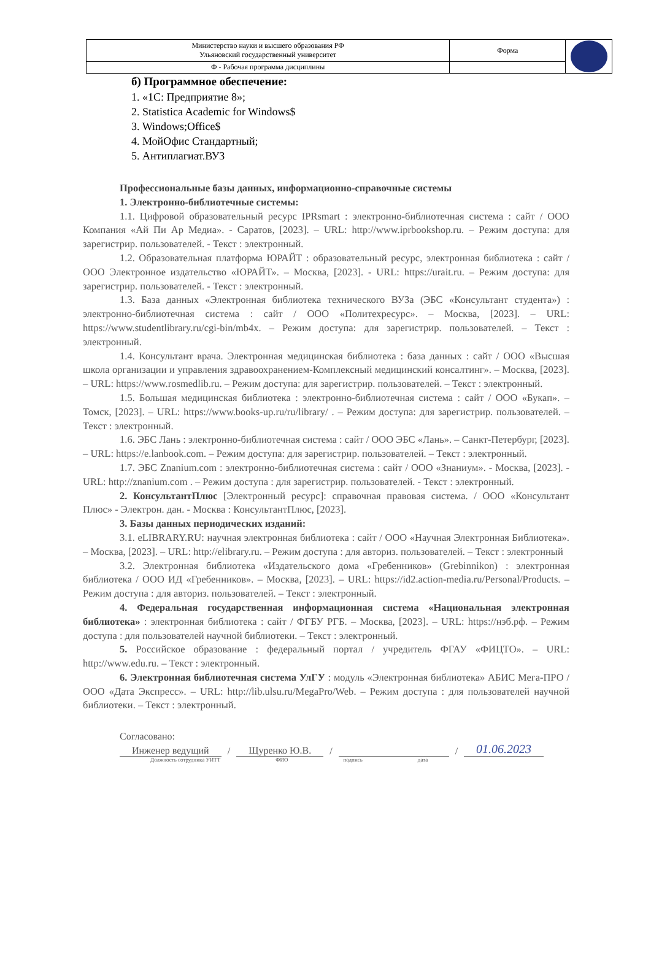| Министерство науки и высшего образования РФ Ульяновский государственный университет | Форма | |
| Ф - Рабочая программа дисциплины | | |
б) Программное обеспечение:
1. «1С: Предприятие 8»;
2. Statistica Academic for Windows$
3. Windows;Office$
4. МойОфис Стандартный;
5. Антиплагиат.ВУЗ
Профессиональные базы данных, информационно-справочные системы
1. Электронно-библиотечные системы:
1.1. Цифровой образовательный ресурс IPRsmart : электронно-библиотечная система : сайт / ООО Компания «Ай Пи Ар Медиа». - Саратов, [2023]. – URL: http://www.iprbookshop.ru. – Режим доступа: для зарегистрир. пользователей. - Текст : электронный.
1.2. Образовательная платформа ЮРАЙТ : образовательный ресурс, электронная библиотека : сайт / ООО Электронное издательство «ЮРАЙТ». – Москва, [2023]. - URL: https://urait.ru. – Режим доступа: для зарегистрир. пользователей. - Текст : электронный.
1.3. База данных «Электронная библиотека технического ВУЗа (ЭБС «Консультант студента») : электронно-библиотечная система : сайт / ООО «Политехресурс». – Москва, [2023]. – URL: https://www.studentlibrary.ru/cgi-bin/mb4x. – Режим доступа: для зарегистрир. пользователей. – Текст : электронный.
1.4. Консультант врача. Электронная медицинская библиотека : база данных : сайт / ООО «Высшая школа организации и управления здравоохранением-Комплексный медицинский консалтинг». – Москва, [2023]. – URL: https://www.rosmedlib.ru. – Режим доступа: для зарегистрир. пользователей. – Текст : электронный.
1.5. Большая медицинская библиотека : электронно-библиотечная система : сайт / ООО «Букап». – Томск, [2023]. – URL: https://www.books-up.ru/ru/library/ . – Режим доступа: для зарегистрир. пользователей. – Текст : электронный.
1.6. ЭБС Лань : электронно-библиотечная система : сайт / ООО ЭБС «Лань». – Санкт-Петербург, [2023]. – URL: https://e.lanbook.com. – Режим доступа: для зарегистрир. пользователей. – Текст : электронный.
1.7. ЭБС Znanium.com : электронно-библиотечная система : сайт / ООО «Знаниум». - Москва, [2023]. - URL: http://znanium.com . – Режим доступа : для зарегистрир. пользователей. - Текст : электронный.
2. КонсультантПлюс [Электронный ресурс]: справочная правовая система. / ООО «Консультант Плюс» - Электрон. дан. - Москва : КонсультантПлюс, [2023].
3. Базы данных периодических изданий:
3.1. eLIBRARY.RU: научная электронная библиотека : сайт / ООО «Научная Электронная Библиотека». – Москва, [2023]. – URL: http://elibrary.ru. – Режим доступа : для авториз. пользователей. – Текст : электронный
3.2. Электронная библиотека «Издательского дома «Гребенников» (Grebinnikon) : электронная библиотека / ООО ИД «Гребенников». – Москва, [2023]. – URL: https://id2.action-media.ru/Personal/Products. – Режим доступа : для авториз. пользователей. – Текст : электронный.
4. Федеральная государственная информационная система «Национальная электронная библиотека» : электронная библиотека : сайт / ФГБУ РГБ. – Москва, [2023]. – URL: https://нэб.рф. – Режим доступа : для пользователей научной библиотеки. – Текст : электронный.
5. Российское образование : федеральный портал / учредитель ФГАУ «ФИЦТО». – URL: http://www.edu.ru. – Текст : электронный.
6. Электронная библиотечная система УлГУ : модуль «Электронная библиотека» АБИС Мега-ПРО / ООО «Дата Экспресс». – URL: http://lib.ulsu.ru/MegaPro/Web. – Режим доступа : для пользователей научной библиотеки. – Текст : электронный.
Согласовано:
Инженер ведущий / Щуренко Ю.В. / / 01.06.2023
Должность сотрудника УИТТ ФИО подпись дата